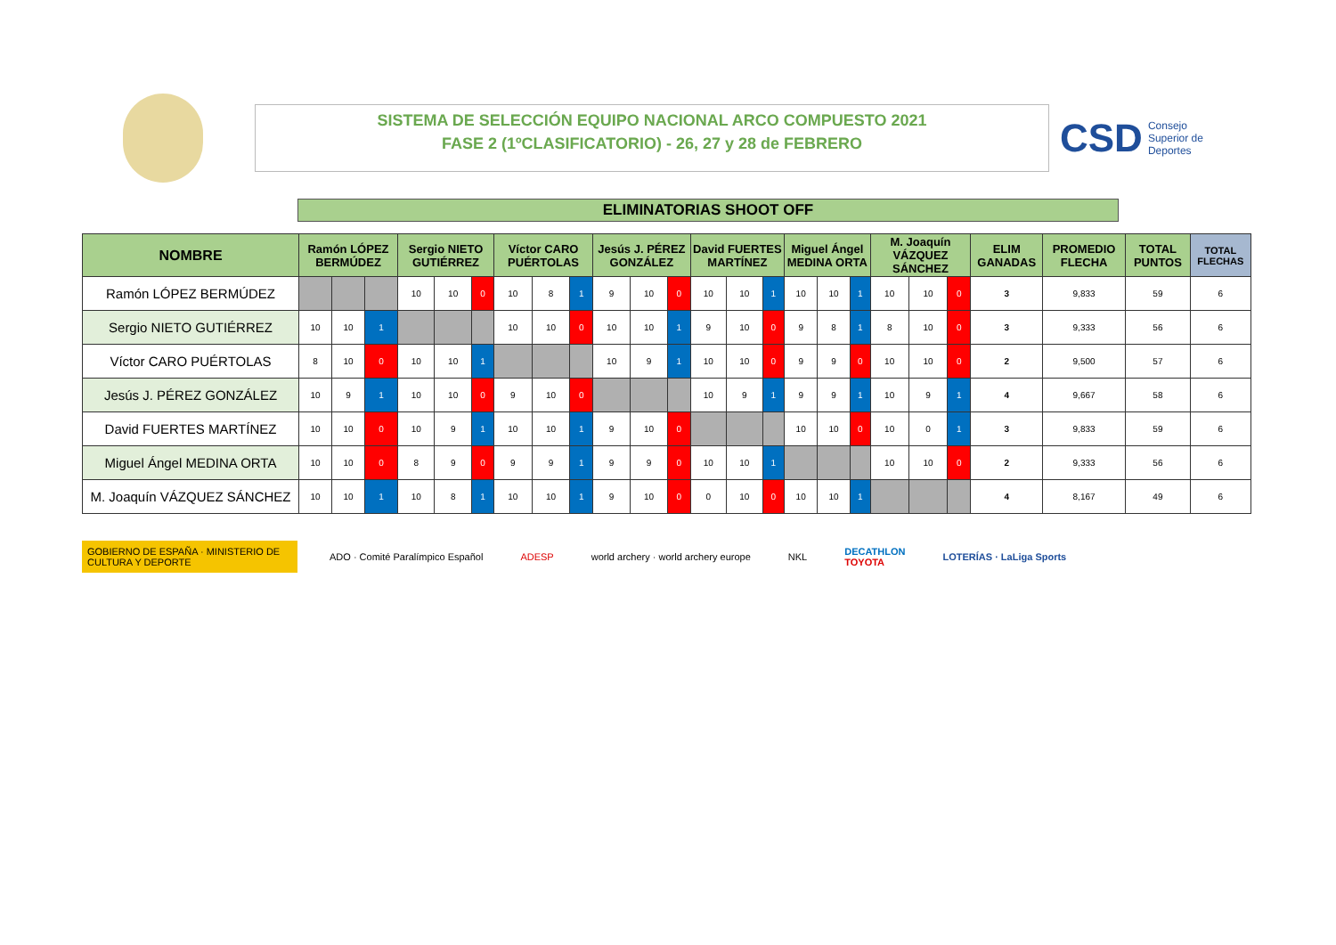SISTEMA DE SELECCIÓN EQUIPO NACIONAL ARCO COMPUESTO 2021
FASE 2 (1ºCLASIFICATORIO) - 26, 27 y 28 de FEBRERO
CSD Consejo
Superior de
Deportes
ELIMINATORIAS SHOOT OFF
| NOMBRE | Ramón LÓPEZ BERMÚDEZ | | | Sergio NIETO GUTIÉRREZ | | | Víctor CARO PUÉRTOLAS | | | Jesús J. PÉREZ GONZÁLEZ | | | David FUERTES MARTÍNEZ | | | Miguel Ángel MEDINA ORTA | | | M. Joaquín VÁZQUEZ SÁNCHEZ | | | ELIM GANADAS | PROMEDIO FLECHA | TOTAL PUNTOS | TOTAL FLECHAS |
| --- | --- | --- | --- | --- | --- | --- | --- | --- | --- | --- | --- | --- | --- | --- | --- | --- | --- | --- | --- | --- | --- | --- | --- | --- | --- |
| Ramón LÓPEZ BERMÚDEZ | | | | 10 | 10 | 0 | 10 | 8 | 1 | 9 | 10 | 0 | 10 | 10 | 1 | 10 | 10 | 1 | 10 | 10 | 0 | 3 | 9,833 | 59 | 6 |
| Sergio NIETO GUTIÉRREZ | 10 | 10 | 1 | | | | 10 | 10 | 0 | 10 | 10 | 1 | 9 | 10 | 0 | 9 | 8 | 1 | 8 | 10 | 0 | 3 | 9,333 | 56 | 6 |
| Víctor CARO PUÉRTOLAS | 8 | 10 | 0 | 10 | 10 | 1 | | | | 10 | 9 | 1 | 10 | 10 | 0 | 9 | 9 | 0 | 10 | 10 | 0 | 2 | 9,500 | 57 | 6 |
| Jesús J. PÉREZ GONZÁLEZ | 10 | 9 | 1 | 10 | 10 | 0 | 9 | 10 | 0 | | | | 10 | 9 | 1 | 9 | 9 | 1 | 10 | 9 | 1 | 4 | 9,667 | 58 | 6 |
| David FUERTES MARTÍNEZ | 10 | 10 | 0 | 10 | 9 | 1 | 10 | 10 | 1 | 9 | 10 | 0 | | | | 10 | 10 | 0 | 10 | 0 | 1 | 3 | 9,833 | 59 | 6 |
| Miguel Ángel MEDINA ORTA | 10 | 10 | 0 | 8 | 9 | 0 | 9 | 9 | 1 | 9 | 9 | 0 | 10 | 10 | 1 | | | | 10 | 10 | 0 | 2 | 9,333 | 56 | 6 |
| M. Joaquín VÁZQUEZ SÁNCHEZ | 10 | 10 | 1 | 10 | 8 | 1 | 10 | 10 | 1 | 9 | 10 | 0 | 0 | 10 | 0 | 10 | 10 | 1 | | | | 4 | 8,167 | 49 | 6 |
GOBIERNO DE ESPAÑA · MINISTERIO DE CULTURA Y DEPORTE
ADO · Comité Paralímpico Español
ADESP
world archery · world archery europe
NKL
DECATHLON
TOYOTA
LOTERÍAS · LaLiga Sports